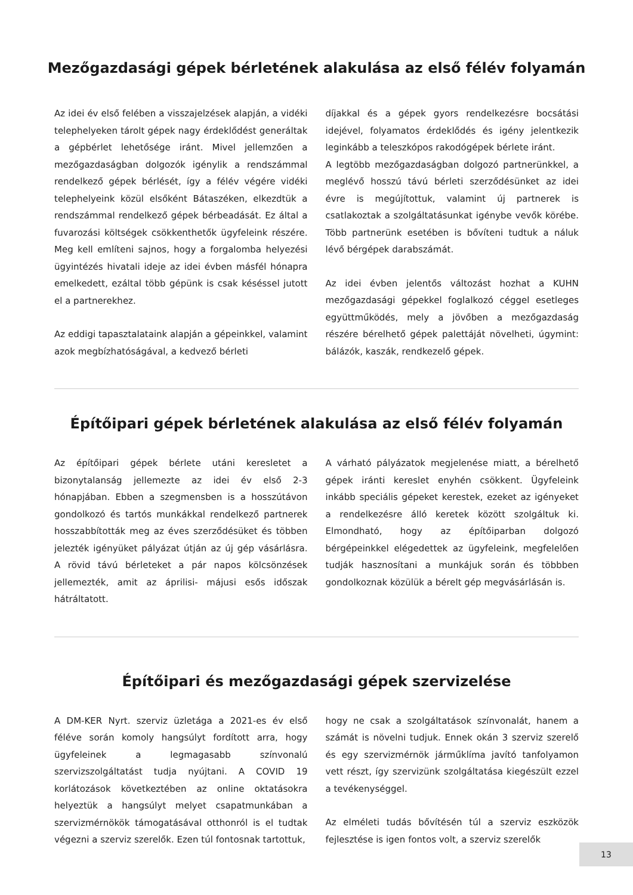Mezőgazdasági gépek bérletének alakulása az első félév folyamán
Az idei év első felében a visszajelzések alapján, a vidéki telephelyeken tárolt gépek nagy érdeklődést generáltak a gépbérlet lehetősége iránt. Mivel jellemzően a mezőgazdaságban dolgozók igénylik a rendszámmal rendelkező gépek bérlését, így a félév végére vidéki telephelyeink közül elsőként Bátaszéken, elkezdtük a rendszámmal rendelkező gépek bérbeadását. Ez által a fuvarozási költségek csökkenthetők ügyfeleink részére. Meg kell említeni sajnos, hogy a forgalomba helyezési ügyintézés hivatali ideje az idei évben másfél hónapra emelkedett, ezáltal több gépünk is csak késéssel jutott el a partnerekhez.
Az eddigi tapasztalataink alapján a gépeinkkel, valamint azok megbízhatóságával, a kedvező bérleti
díjakkal és a gépek gyors rendelkezésre bocsátási idejével, folyamatos érdeklődés és igény jelentkezik leginkább a teleszkópos rakodógépek bérlete iránt.
A legtöbb mezőgazdaságban dolgozó partnerünkkel, a meglévő hosszú távú bérleti szerződésünket az idei évre is megújítottuk, valamint új partnerek is csatlakoztak a szolgáltatásunkat igénybe vevők körébe. Több partnerünk esetében is bővíteni tudtuk a náluk lévő bérgépek darabszámát.
Az idei évben jelentős változást hozhat a KUHN mezőgazdasági gépekkel foglalkozó céggel esetleges együttműködés, mely a jövőben a mezőgazdaság részére bérelhető gépek palettáját növelheti, úgymint: bálázók, kaszák, rendkezelő gépek.
Építőipari gépek bérletének alakulása az első félév folyamán
Az építőipari gépek bérlete utáni keresletet a bizonytalanság jellemezte az idei év első 2-3 hónapjában. Ebben a szegmensben is a hosszútávon gondolkozó és tartós munkákkal rendelkező partnerek hosszabbították meg az éves szerződésüket és többen jelezték igényüket pályázat útján az új gép vásárlásra. A rövid távú bérleteket a pár napos kölcsönzések jellemezték, amit az áprilisi- májusi esős időszak hátráltatott.
A várható pályázatok megjelenése miatt, a bérelhető gépek iránti kereslet enyhén csökkent. Ügyfeleink inkább speciális gépeket kerestek, ezeket az igényeket a rendelkezésre álló keretek között szolgáltuk ki. Elmondható, hogy az építőiparban dolgozó bérgépeinkkel elégedettek az ügyfeleink, megfelelően tudják hasznosítani a munkájuk során és többben gondolkoznak közülük a bérelt gép megvásárlásán is.
Építőipari és mezőgazdasági gépek szervizelése
A DM-KER Nyrt. szerviz üzletága a 2021-es év első féléve során komoly hangsúlyt fordított arra, hogy ügyfeleinek a legmagasabb színvonalú szervizszolgáltatást tudja nyújtani. A COVID 19 korlátozások következtében az online oktatásokra helyeztük a hangsúlyt melyet csapatmunkában a szervizmérnökök támogatásával otthonról is el tudtak végezni a szerviz szerelők. Ezen túl fontosnak tartottuk,
hogy ne csak a szolgáltatások színvonalát, hanem a számát is növelni tudjuk. Ennek okán 3 szerviz szerelő és egy szervizmérnök járműklíma javító tanfolyamon vett részt, így szervizünk szolgáltatása kiegészült ezzel a tevékenységgel.
Az elméleti tudás bővítésén túl a szerviz eszközök fejlesztése is igen fontos volt, a szerviz szerelők
13